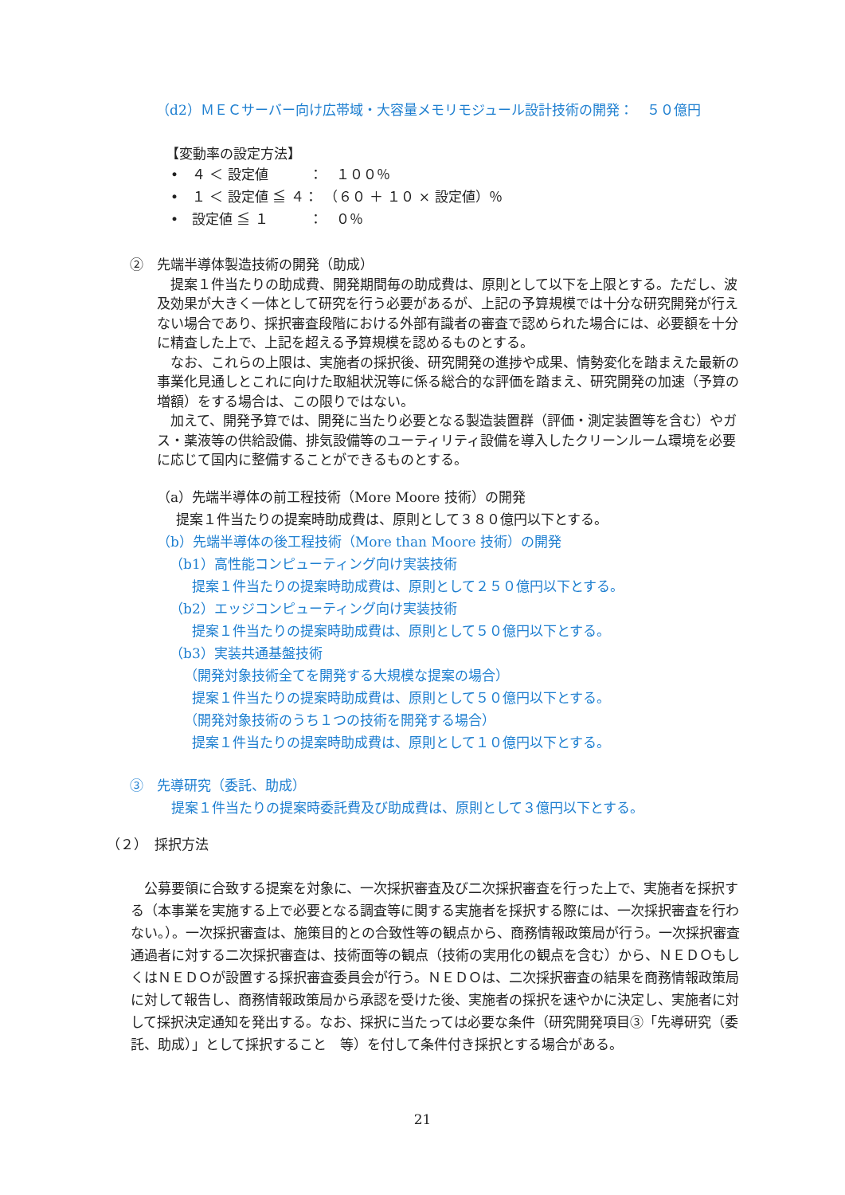（d2）ＭＥＣサーバー向け広帯域・大容量メモリモジュール設計技術の開発：　５０億円
【変動率の設定方法】
•　４ ＜ 設定値　　　：　１００％
•　１ ＜ 設定値 ≦ ４：　（６０ ＋ １０ × 設定値）％
•　設定値 ≦ １　　　：　０％
②　先端半導体製造技術の開発（助成）
　提案１件当たりの助成費、開発期間毎の助成費は、原則として以下を上限とする。ただし、波及効果が大きく一体として研究を行う必要があるが、上記の予算規模では十分な研究開発が行えない場合であり、採択審査段階における外部有識者の審査で認められた場合には、必要額を十分に精査した上で、上記を超える予算規模を認めるものとする。
　なお、これらの上限は、実施者の採択後、研究開発の進捗や成果、情勢変化を踏まえた最新の事業化見通しとこれに向けた取組状況等に係る総合的な評価を踏まえ、研究開発の加速（予算の増額）をする場合は、この限りではない。
　加えて、開発予算では、開発に当たり必要となる製造装置群（評価・測定装置等を含む）やガス・薬液等の供給設備、排気設備等のユーティリティ設備を導入したクリーンルーム環境を必要に応じて国内に整備することができるものとする。
（a）先端半導体の前工程技術（More Moore 技術）の開発
提案１件当たりの提案時助成費は、原則として３８０億円以下とする。
（b）先端半導体の後工程技術（More than Moore 技術）の開発
（b1）高性能コンピューティング向け実装技術
提案１件当たりの提案時助成費は、原則として２５０億円以下とする。
（b2）エッジコンピューティング向け実装技術
提案１件当たりの提案時助成費は、原則として５０億円以下とする。
（b3）実装共通基盤技術
（開発対象技術全てを開発する大規模な提案の場合）
提案１件当たりの提案時助成費は、原則として５０億円以下とする。
（開発対象技術のうち１つの技術を開発する場合）
提案１件当たりの提案時助成費は、原則として１０億円以下とする。
③　先導研究（委託、助成）
提案１件当たりの提案時委託費及び助成費は、原則として３億円以下とする。
（２）　採択方法
　公募要領に合致する提案を対象に、一次採択審査及び二次採択審査を行った上で、実施者を採択する（本事業を実施する上で必要となる調査等に関する実施者を採択する際には、一次採択審査を行わない。）。一次採択審査は、施策目的との合致性等の観点から、商務情報政策局が行う。一次採択審査通過者に対する二次採択審査は、技術面等の観点（技術の実用化の観点を含む）から、ＮＥＤＯもしくはＮＥＤＯが設置する採択審査委員会が行う。ＮＥＤＯは、二次採択審査の結果を商務情報政策局に対して報告し、商務情報政策局から承認を受けた後、実施者の採択を速やかに決定し、実施者に対して採択決定通知を発出する。なお、採択に当たっては必要な条件（研究開発項目③「先導研究（委託、助成）」として採択すること　等）を付して条件付き採択とする場合がある。
21